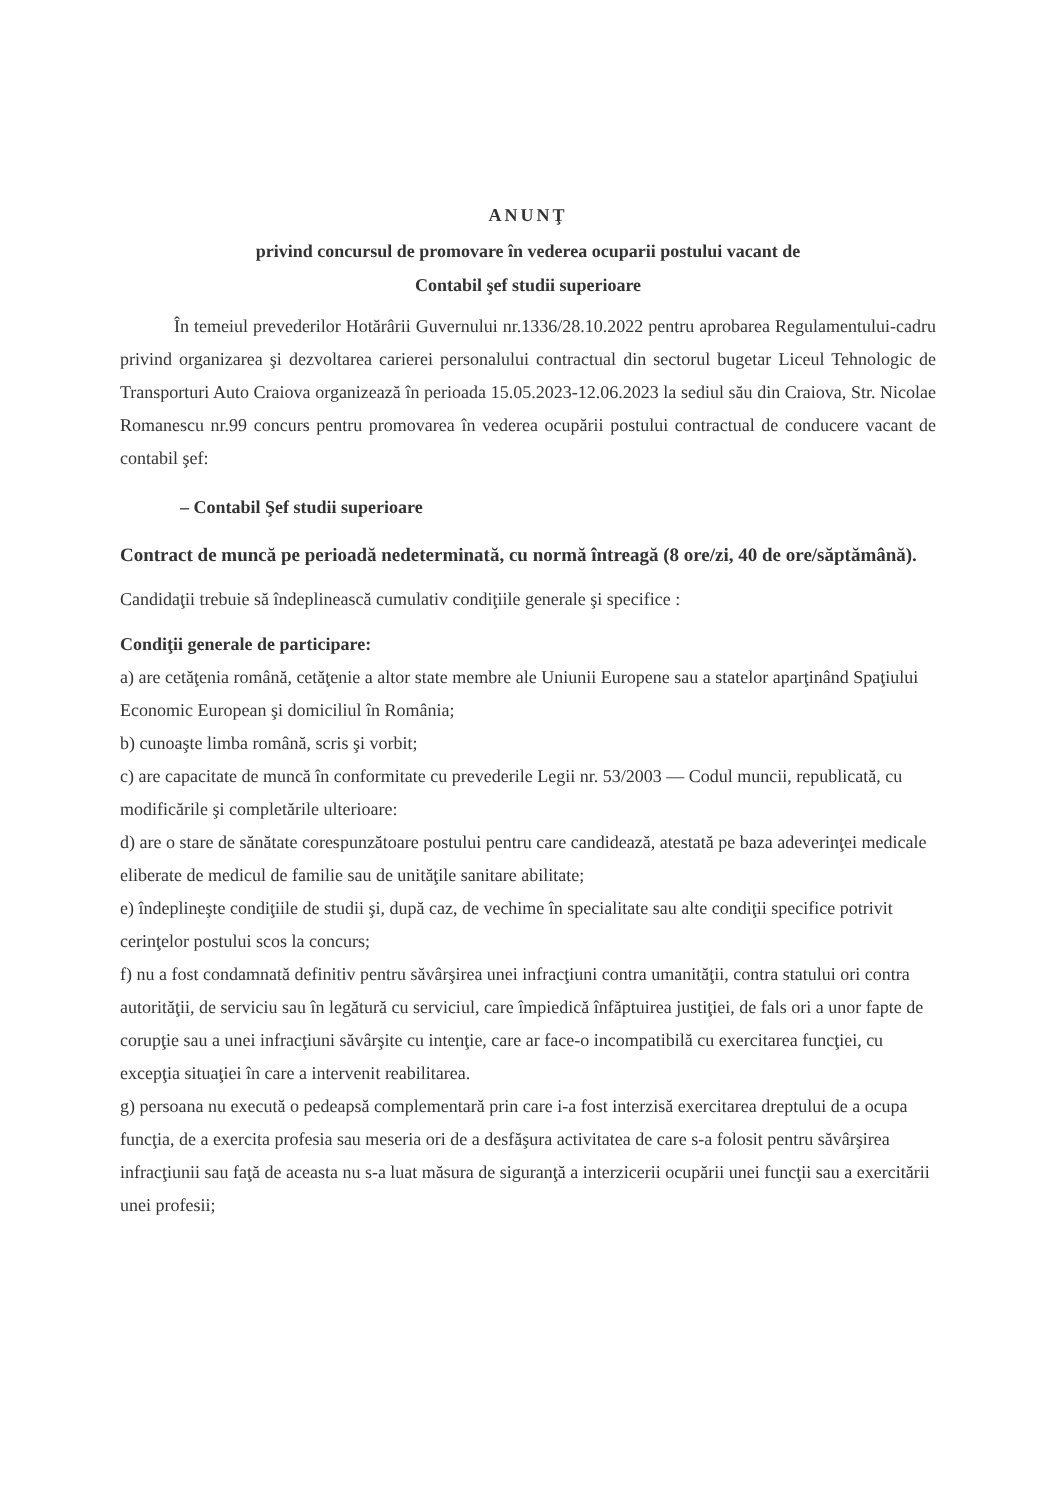ANUNŢ
privind concursul de promovare în vederea ocuparii postului vacant de
Contabil şef studii superioare
În temeiul prevederilor Hotărârii Guvernului nr.1336/28.10.2022 pentru aprobarea Regulamentului-cadru privind organizarea şi dezvoltarea carierei personalului contractual din sectorul bugetar Liceul Tehnologic de Transporturi Auto Craiova organizează în perioada 15.05.2023-12.06.2023 la sediul său din Craiova, Str. Nicolae Romanescu nr.99 concurs pentru promovarea în vederea ocupării postului contractual de conducere vacant de contabil şef:
– Contabil Şef studii superioare
Contract de muncă pe perioadă nedeterminată, cu normă întreagă (8 ore/zi, 40 de ore/săptămână).
Candidaţii trebuie să îndeplinească cumulativ condiţiile generale şi specifice :
Condiţii generale de participare:
a) are cetăţenia română, cetăţenie a altor state membre ale Uniunii Europene sau a statelor aparţinând Spaţiului Economic European şi domiciliul în România;
b) cunoaşte limba română, scris şi vorbit;
c) are capacitate de muncă în conformitate cu prevederile Legii nr. 53/2003 — Codul muncii, republicată, cu modificările şi completările ulterioare:
d) are o stare de sănătate corespunzătoare postului pentru care candidează, atestată pe baza adeverinţei medicale eliberate de medicul de familie sau de unităţile sanitare abilitate;
e) îndeplineşte condiţiile de studii şi, după caz, de vechime în specialitate sau alte condiţii specifice potrivit cerinţelor postului scos la concurs;
f) nu a fost condamnată definitiv pentru săvârşirea unei infracţiuni contra umanităţii, contra statului ori contra autorităţii, de serviciu sau în legătură cu serviciul, care împiedică înfăptuirea justiţiei, de fals ori a unor fapte de corupţie sau a unei infracţiuni săvârşite cu intenţie, care ar face-o incompatibilă cu exercitarea funcţiei, cu excepţia situaţiei în care a intervenit reabilitarea.
g) persoana nu execută o pedeapsă complementară prin care i-a fost interzisă exercitarea dreptului de a ocupa funcţia, de a exercita profesia sau meseria ori de a desfăşura activitatea de care s-a folosit pentru săvârşirea infracţiunii sau faţă de aceasta nu s-a luat măsura de siguranţă a interzicerii ocupării unei funcţii sau a exercitării unei profesii;